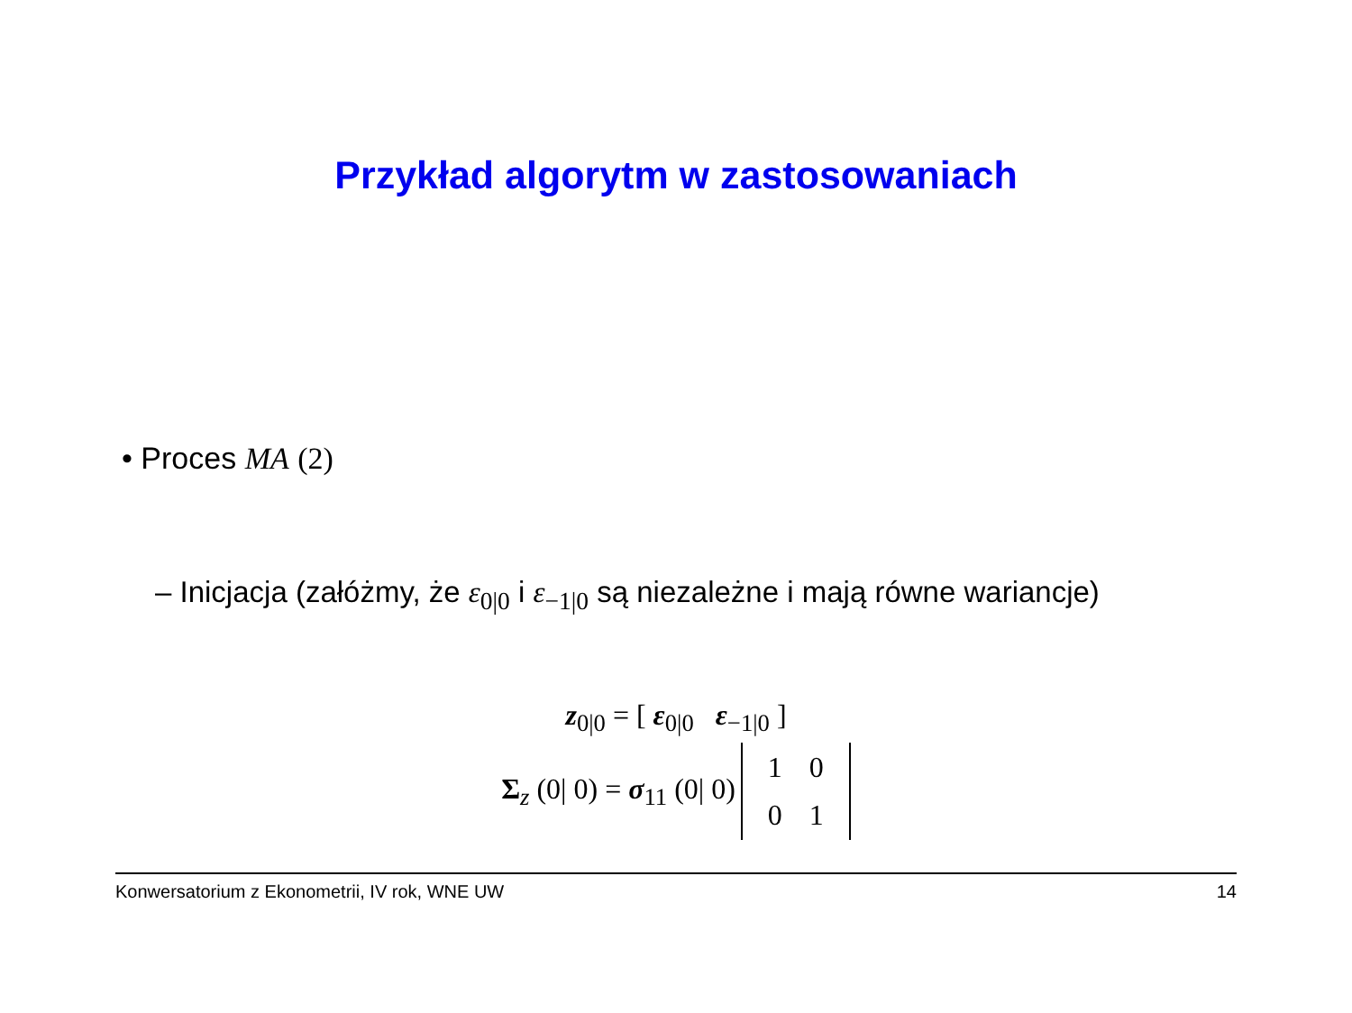Przykład algorytm w zastosowaniach
• Proces MA (2)
– Inicjacja (załóżmy, że ε<sub>0|0</sub> i ε<sub>−1|0</sub> są niezależne i mają równe wariancje)
z<sub>0|0</sub> = [ ε<sub>0|0</sub> ε<sub>−1|0</sub> ]
Σ<sub>z</sub> (0| 0) = σ<sub>11</sub> (0| 0)
| 1 | 0 |
| 0 | 1 |
Konwersatorium z Ekonometrii, IV rok, WNE UW 14